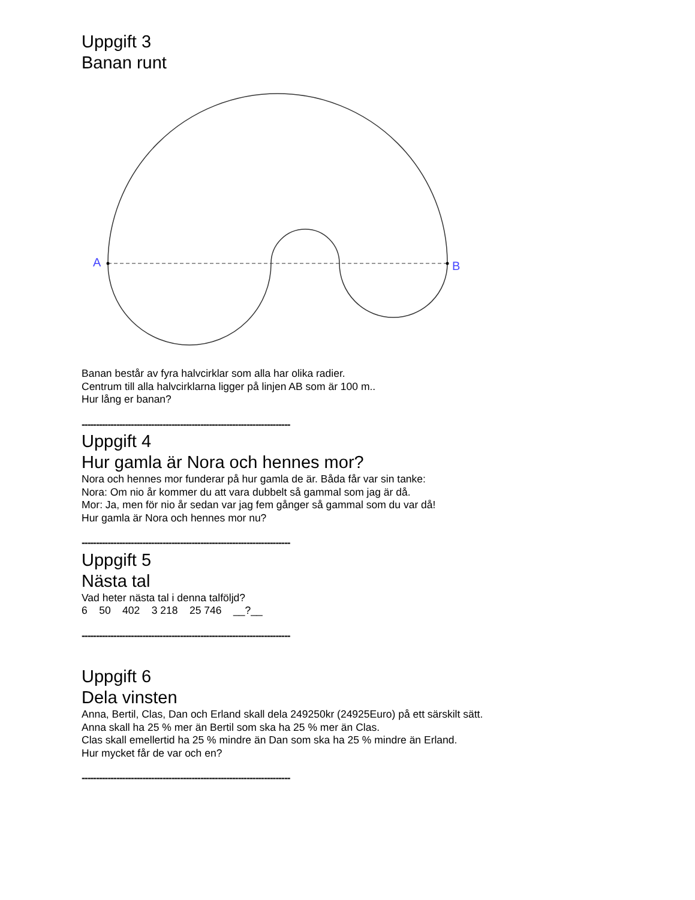Uppgift 3
Banan runt
A
B
Banan består av fyra halvcirklar som alla har olika radier.
Centrum till alla halvcirklarna ligger på linjen AB som är 100 m..
Hur lång er banan?
------------------------------------------------------------------------
Uppgift 4
Hur gamla är Nora och hennes mor?
Nora och hennes mor funderar på hur gamla de är. Båda får var sin tanke:
Nora: Om nio år kommer du att vara dubbelt så gammal som jag är då.
Mor: Ja, men för nio år sedan var jag fem gånger så gammal som du var då!
Hur gamla är Nora och hennes mor nu?
------------------------------------------------------------------------
Uppgift 5
Nästa tal
Vad heter nästa tal i denna talföljd?
6 50 402 3 218 25 746 __?__
------------------------------------------------------------------------
Uppgift 6
Dela vinsten
Anna, Bertil, Clas, Dan och Erland skall dela 249250kr (24925Euro) på ett särskilt sätt.
Anna skall ha 25 % mer än Bertil som ska ha 25 % mer än Clas.
Clas skall emellertid ha 25 % mindre än Dan som ska ha 25 % mindre än Erland.
Hur mycket får de var och en?
------------------------------------------------------------------------